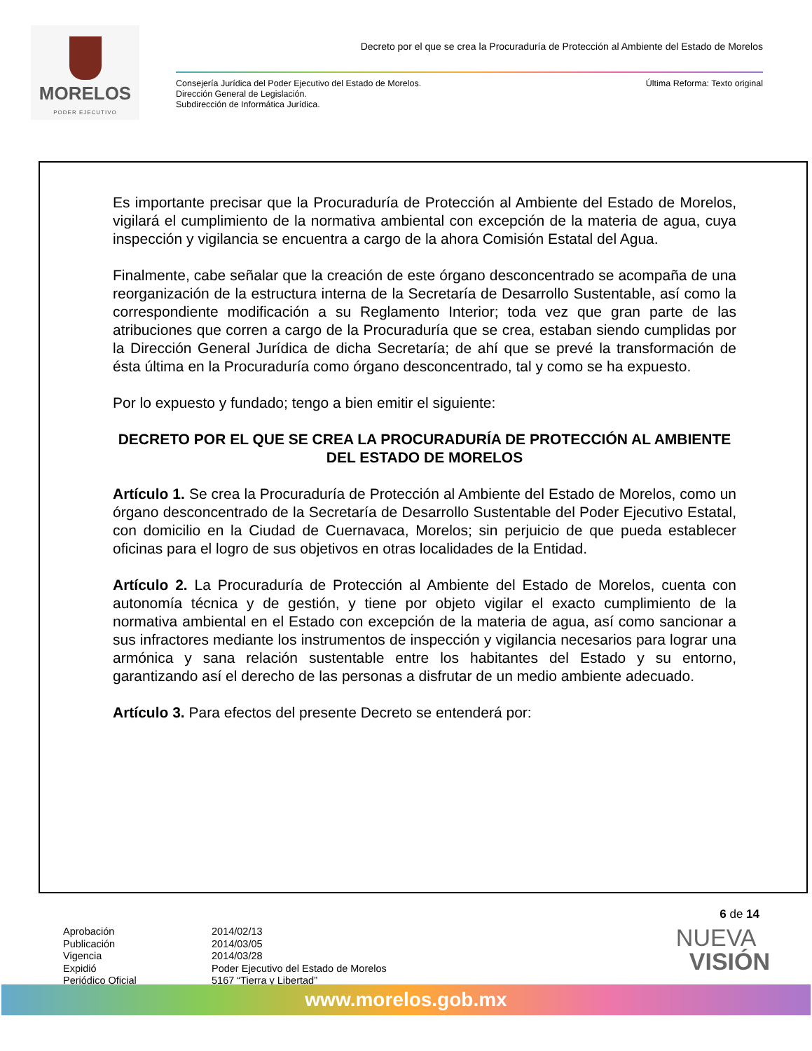MORELOS
PODER EJECUTIVO
Decreto por el que se crea la Procuraduría de Protección al Ambiente del Estado de Morelos
Consejería Jurídica del Poder Ejecutivo del Estado de Morelos.
Dirección General de Legislación.
Subdirección de Informática Jurídica.
Última Reforma: Texto original
Es importante precisar que la Procuraduría de Protección al Ambiente del Estado de Morelos, vigilará el cumplimiento de la normativa ambiental con excepción de la materia de agua, cuya inspección y vigilancia se encuentra a cargo de la ahora Comisión Estatal del Agua.
Finalmente, cabe señalar que la creación de este órgano desconcentrado se acompaña de una reorganización de la estructura interna de la Secretaría de Desarrollo Sustentable, así como la correspondiente modificación a su Reglamento Interior; toda vez que gran parte de las atribuciones que corren a cargo de la Procuraduría que se crea, estaban siendo cumplidas por la Dirección General Jurídica de dicha Secretaría; de ahí que se prevé la transformación de ésta última en la Procuraduría como órgano desconcentrado, tal y como se ha expuesto.
Por lo expuesto y fundado; tengo a bien emitir el siguiente:
DECRETO POR EL QUE SE CREA LA PROCURADURÍA DE PROTECCIÓN AL AMBIENTE DEL ESTADO DE MORELOS
Artículo 1. Se crea la Procuraduría de Protección al Ambiente del Estado de Morelos, como un órgano desconcentrado de la Secretaría de Desarrollo Sustentable del Poder Ejecutivo Estatal, con domicilio en la Ciudad de Cuernavaca, Morelos; sin perjuicio de que pueda establecer oficinas para el logro de sus objetivos en otras localidades de la Entidad.
Artículo 2. La Procuraduría de Protección al Ambiente del Estado de Morelos, cuenta con autonomía técnica y de gestión, y tiene por objeto vigilar el exacto cumplimiento de la normativa ambiental en el Estado con excepción de la materia de agua, así como sancionar a sus infractores mediante los instrumentos de inspección y vigilancia necesarios para lograr una armónica y sana relación sustentable entre los habitantes del Estado y su entorno, garantizando así el derecho de las personas a disfrutar de un medio ambiente adecuado.
Artículo 3. Para efectos del presente Decreto se entenderá por:
6 de 14
Aprobación
Publicación
Vigencia
Expidió
Periódico Oficial
2014/02/13
2014/03/05
2014/03/28
Poder Ejecutivo del Estado de Morelos
5167 “Tierra y Libertad”
NUEVA
VISIÓN
www.morelos.gob.mx